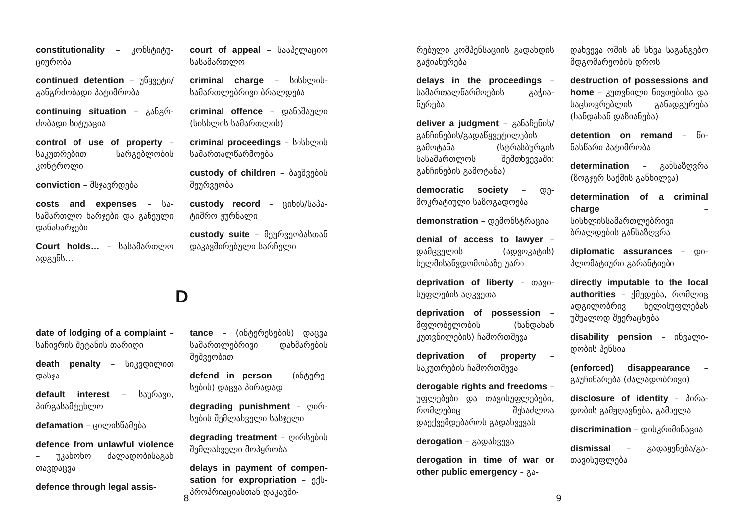constitutionality – კონსტიტუ­ციურობა
continued detention – უწყვე­ტი/განგრძობადი პატიმრობა
continuing situation – განგრ­ძობადი სიტუაცია
control of use of property – საკუთრებით სარგებლობის კონტროლი
conviction – მსჯავრდება
costs and expenses – სა­სამართლო ხარჯები და გაწეული დანახარჯები
Court holds… – სასამართლო ადგენს…
court of appeal – სააპელაციო სასამართლო
criminal charge – სისხლის­სამართლებრივი ბრალდება
criminal offence – დანაშაული (სისხლის სამართლის)
criminal proceedings – სისხლის სამართალწარმოება
custody of children – ბავშვე­ბის მეურვეობა
custody record – ციხის/საპა­ტიმრო ჟურნალი
custody suite – მეურვეობას­თან დაკავშირებული სარჩე­ლი
D
date of lodging of a complaint – საჩივრის შეტანის თარიღი
death penalty – სიკვდილით დასჯა
default interest – საურავი, პირგასამტეხლო
defamation – ცილისწამება
defence from unlawful violence – უკანონო ძალადობისაგან თავდაცვა
defence through legal assis-
tance – (ინტერესების) დაცვა სამართლებრივი დახმარების მეშვეობით
defend in person – (ინტერე­სების) დაცვა პირადად
degrading punishment – ღირ­სების შემლახველი სასჯელი
degrading treatment – ღირსე­ბის შემლახველი მოპყრობა
delays in payment of compen­sation for expropriation – ექს­პროპრიაციასთან დაკავში-
8
რებული კომპენსაციის გა­დახდის გაჭიანურება
delays in the proceedings – სამართალწარმოების გაჭია­ნურება
deliver a judgment – განაჩე­ნის/განჩინების/გადაწყვეტი­ლების გამოტანა (სტრასბურ­გის სასამართლოს შემთხვე­ვაში: განჩინების გამოტანა)
democratic society – დე­მოკრატიული საზოგადოება
demonstration – დემონს­ტრაცია
denial of access to lawyer – დამცველის (ადვოკატის) ხელმისაწვდომობაზე უარი
deprivation of liberty – თავი­სუფლების აღკვეთა
deprivation of possession – მფლობელობის (ხანდახან კუთვნილების) ჩამორთმევა
deprivation of property – საკუთრების ჩამორთმევა
derogable rights and freedoms – უფლებები და თავისუფლე­ბები, რომლებიც შესაძლოა დაექვემდებაროს გადახვევას
derogation – გადახვევა
derogation in time of war or other public emergency – გა-
დახვევა ომის ან სხვა საგან­გებო მდგომარეობის დროს
destruction of possessions and home – კუთვნილი ნი­ვთებისა და საცხოვრებლის განადგურება (ხანდახან დაზიანება)
detention on remand – წი­ნასწარი პატიმრობა
determination – განსაზღვრა (ზოგჯერ საქმის განხილვა)
determination of a criminal char­ge – სისხლისსამართლებრივი ბრალდების განსაზღვრა
diplomatic assurances – დი­პლომატიური გარანტიები
directly imputable to the lo­cal authorities – ქმედება, რომლიც ადგილობრივ ხე­ლისუფლებას უშუალოდ შეე­რაცხება
disability pension – ინვალი­დობის პენსია
(enforced) disappearance – გაუჩინარება (ძალადობრივი)
disclosure of identity – პირა­დობის გამჟღავნება, გამხელა
discrimination – დისკრიმი­ნაცია
dismissal – გადაყენება/გა­თავისუფლება
9